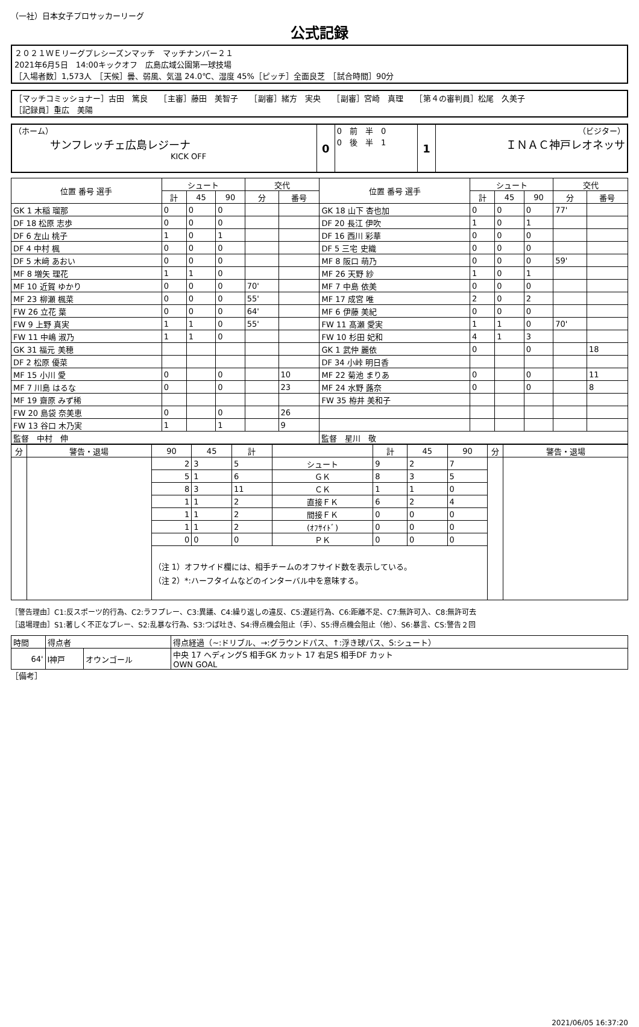（一社）日本女子プロサッカーリーグ
公式記録
２０２１ＷＥリーグプレシーズンマッチ　マッチナンバー２１
2021年6月5日　14:00キックオフ　広島広域公園第一球技場
［入場者数］1,573人　［天候］曇、弱風、気温 24.0℃、湿度 45%［ピッチ］全面良芝　［試合時間］90分
［マッチコミッショナー］古田　篤良　　［主審］藤田　美智子　　［副審］緒方　実央　　［副審］宮崎　真理　　［第４の審判員］松尾　久美子
［記録員］重広　美陽
| （ホーム） サンフレッチェ広島レジーナ KICK OFF | 0 | 0 前 半 0 0 後 半 1 | 1 | （ビジター） ＩＮＡＣ神戸レオネッサ |
| 位置 番号 選手 | シュート | | | 交代 | | 位置 番号 選手 | シュート | | | 交代 | |
| --- | --- | --- | --- | --- | --- | --- | --- | --- | --- | --- | --- |
| | 計 | 45 | 90 | 分 | 番号 | | 計 | 45 | 90 | 分 | 番号 |
| GK 1 木稲 瑠那 | 0 | 0 | 0 | | | GK 18 山下 杏也加 | 0 | 0 | 0 | 77' | |
| DF 18 松原 志歩 | 0 | 0 | 0 | | | DF 20 長江 伊吹 | 1 | 0 | 1 | | |
| DF 6 左山 桃子 | 1 | 0 | 1 | | | DF 16 西川 彩華 | 0 | 0 | 0 | | |
| DF 4 中村 楓 | 0 | 0 | 0 | | | DF 5 三宅 史織 | 0 | 0 | 0 | | |
| DF 5 木﨑 あおい | 0 | 0 | 0 | | | MF 8 阪口 萌乃 | 0 | 0 | 0 | 59' | |
| MF 8 増矢 理花 | 1 | 1 | 0 | | | MF 26 天野 紗 | 1 | 0 | 1 | | |
| MF 10 近賀 ゆかり | 0 | 0 | 0 | 70' | | MF 7 中島 依美 | 0 | 0 | 0 | | |
| MF 23 柳瀬 楓菜 | 0 | 0 | 0 | 55' | | MF 17 成宮 唯 | 2 | 0 | 2 | | |
| FW 26 立花 葉 | 0 | 0 | 0 | 64' | | MF 6 伊藤 美紀 | 0 | 0 | 0 | | |
| FW 9 上野 真実 | 1 | 1 | 0 | 55' | | FW 11 髙瀬 愛実 | 1 | 1 | 0 | 70' | |
| FW 11 中嶋 淑乃 | 1 | 1 | 0 | | | FW 10 杉田 妃和 | 4 | 1 | 3 | | |
| GK 31 福元 美穂 | | | | | | GK 1 武仲 麗依 | 0 | | 0 | | 18 |
| DF 2 松原 優菜 | | | | | | DF 34 小峠 明日香 | | | | | |
| MF 15 小川 愛 | 0 | | 0 | | 10 | MF 22 菊池 まりあ | 0 | | 0 | | 11 |
| MF 7 川島 はるな | 0 | | 0 | | 23 | MF 24 水野 蕗奈 | 0 | | 0 | | 8 |
| MF 19 齋原 みず稀 | | | | | | FW 35 栫井 美和子 | | | | | |
| FW 20 島袋 奈美恵 | 0 | | 0 | | 26 | | | | | | |
| FW 13 谷口 木乃実 | 1 | | 1 | | 9 | | | | | | |
| 監督 中村 伸 | | | | | | 監督 星川 敬 | | | | | |
| 分 | 警告・退場 | 90 | 45 | 計 | | 計 | 45 | 90 | 分 | 警告・退場 |
| --- | --- | --- | --- | --- | --- | --- | --- | --- | --- | --- |
| | | 2 | 3 | 5 | シュート | 9 | 2 | 7 | | |
| | | 5 | 1 | 6 | ＧＫ | 8 | 3 | 5 | | |
| | | 8 | 3 | 11 | ＣＫ | 1 | 1 | 0 | | |
| | | 1 | 1 | 2 | 直接ＦＫ | 6 | 2 | 4 | | |
| | | 1 | 1 | 2 | 間接ＦＫ | 0 | 0 | 0 | | |
| | | 1 | 1 | 2 | (ｵﾌｻｲﾄﾞ) | 0 | 0 | 0 | | |
| | | 0 | 0 | 0 | ＰＫ | 0 | 0 | 0 | | |
| | | （注 1）オフサイド欄には、相手チームのオフサイド数を表示している。 （注 2）*:ハーフタイムなどのインターバル中を意味する。 | | | | | | | | |
［警告理由］C1:反スポーツ的行為、C2:ラフプレー、C3:異議、C4:繰り返しの違反、C5:遅延行為、C6:距離不足、C7:無許可入、C8:無許可去
［退場理由］S1:著しく不正なプレー、S2:乱暴な行為、S3:つば吐き、S4:得点機会阻止（手）、S5:得点機会阻止（他）、S6:暴言、CS:警告２回
| 時間 | 得点者 | | 得点経過（~:ドリブル、→:グラウンドパス、↑:浮き球パス、S:シュート） |
| 64' | I神戸 | オウンゴール | 中央 17 ヘディングS 相手GK カット 17 右足S 相手DF カット OWN GOAL |
［備考］
2021/06/05 16:37:20